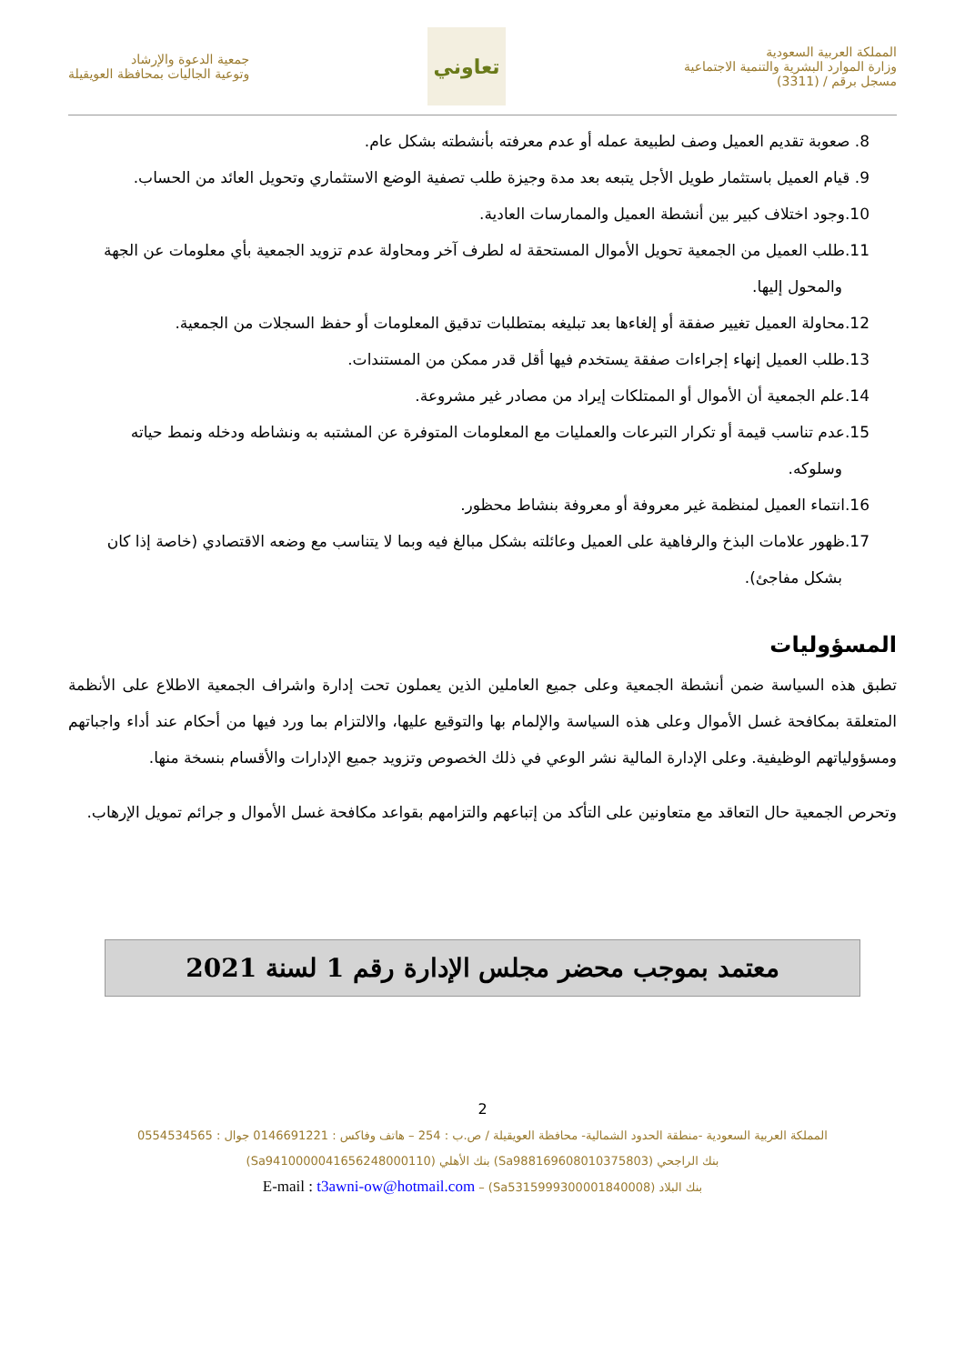المملكة العربية السعودية
وزارة الموارد البشرية والتنمية الاجتماعية
مسجل برقم / (3311)
تعاوني
جمعية الدعوة والإرشاد
وتوعية الجاليات بمحافظة العويقيلة
8. صعوبة تقديم العميل وصف لطبيعة عمله أو عدم معرفته بأنشطته بشكل عام.
9. قيام العميل باستثمار طويل الأجل يتبعه بعد مدة وجيزة طلب تصفية الوضع الاستثماري وتحويل العائد من الحساب.
10.وجود اختلاف كبير بين أنشطة العميل والممارسات العادية.
11.طلب العميل من الجمعية تحويل الأموال المستحقة له لطرف آخر ومحاولة عدم تزويد الجمعية بأي معلومات عن الجهة والمحول إليها.
12.محاولة العميل تغيير صفقة أو إلغاءها بعد تبليغه بمتطلبات تدقيق المعلومات أو حفظ السجلات من الجمعية.
13.طلب العميل إنهاء إجراءات صفقة يستخدم فيها أقل قدر ممكن من المستندات.
14.علم الجمعية أن الأموال أو الممتلكات إيراد من مصادر غير مشروعة.
15.عدم تناسب قيمة أو تكرار التبرعات والعمليات مع المعلومات المتوفرة عن المشتبه به ونشاطه ودخله ونمط حياته وسلوكه.
16.انتماء العميل لمنظمة غير معروفة أو معروفة بنشاط محظور.
17.ظهور علامات البذخ والرفاهية على العميل وعائلته بشكل مبالغ فيه وبما لا يتناسب مع وضعه الاقتصادي (خاصة إذا كان بشكل مفاجئ).
المسؤوليات
تطبق هذه السياسة ضمن أنشطة الجمعية وعلى جميع العاملين الذين يعملون تحت إدارة واشراف الجمعية الاطلاع على الأنظمة المتعلقة بمكافحة غسل الأموال وعلى هذه السياسة والإلمام بها والتوقيع عليها، والالتزام بما ورد فيها من أحكام عند أداء واجباتهم ومسؤولياتهم الوظيفية. وعلى الإدارة المالية نشر الوعي في ذلك الخصوص وتزويد جميع الإدارات والأقسام بنسخة منها.
وتحرص الجمعية حال التعاقد مع متعاونين على التأكد من إتباعهم والتزامهم بقواعد مكافحة غسل الأموال و جرائم تمويل الإرهاب.
معتمد بموجب محضر مجلس الإدارة رقم 1 لسنة 2021
2
المملكة العربية السعودية -منطقة الحدود الشمالية- محافظة العويقيلة / ص.ب : 254 – هاتف وفاكس : 0146691221 جوال : 0554534565
بنك الراجحي (Sa988169608010375803) بنك الأهلي (Sa9410000041656248000110)
بنك البلاد (Sa5315999300001840008) – E-mail : t3awni-ow@hotmail.com